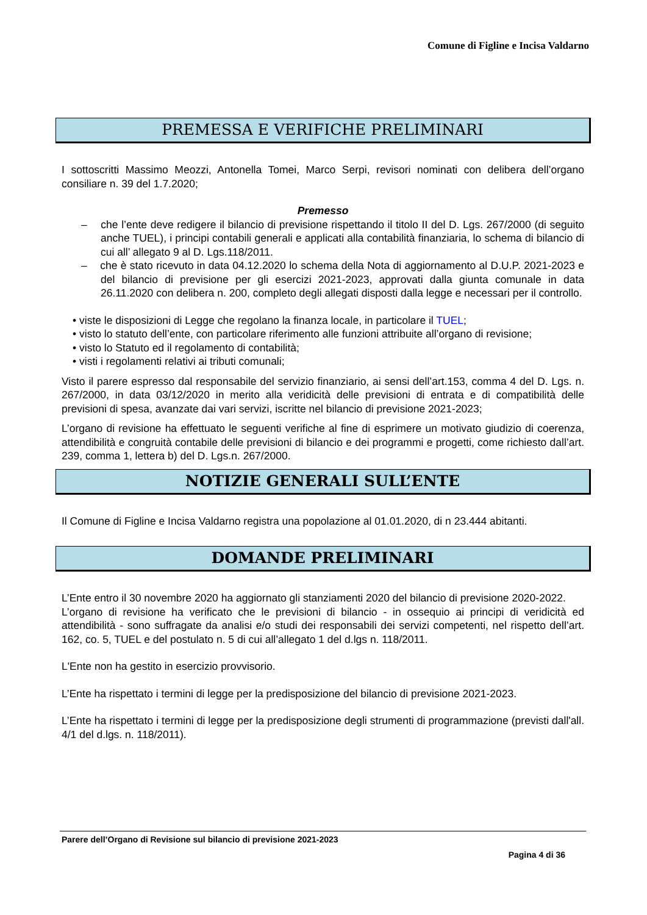Comune di Figline e Incisa Valdarno
PREMESSA E VERIFICHE PRELIMINARI
I sottoscritti Massimo Meozzi, Antonella Tomei, Marco Serpi, revisori nominati con delibera dell’organo consiliare n. 39 del 1.7.2020;
Premesso
– che l’ente deve redigere il bilancio di previsione rispettando il titolo II del D. Lgs. 267/2000 (di seguito anche TUEL), i principi contabili generali e applicati alla contabilità finanziaria, lo schema di bilancio di cui all’ allegato 9 al D. Lgs.118/2011.
– che è stato ricevuto in data 04.12.2020 lo schema della Nota di aggiornamento al D.U.P. 2021-2023 e del bilancio di previsione per gli esercizi 2021-2023, approvati dalla giunta comunale in data 26.11.2020 con delibera n. 200, completo degli allegati disposti dalla legge e necessari per il controllo.
• viste le disposizioni di Legge che regolano la finanza locale, in particolare il TUEL;
• visto lo statuto dell’ente, con particolare riferimento alle funzioni attribuite all’organo di revisione;
• visto lo Statuto ed il regolamento di contabilità;
• visti i regolamenti relativi ai tributi comunali;
Visto il parere espresso dal responsabile del servizio finanziario, ai sensi dell’art.153, comma 4 del D. Lgs. n. 267/2000, in data 03/12/2020 in merito alla veridicità delle previsioni di entrata e di compatibilità delle previsioni di spesa, avanzate dai vari servizi, iscritte nel bilancio di previsione 2021-2023;
L’organo di revisione ha effettuato le seguenti verifiche al fine di esprimere un motivato giudizio di coerenza, attendibilità e congruità contabile delle previsioni di bilancio e dei programmi e progetti, come richiesto dall’art. 239, comma 1, lettera b) del D. Lgs.n. 267/2000.
NOTIZIE GENERALI SULL’ENTE
Il Comune di Figline e Incisa Valdarno registra una popolazione al 01.01.2020, di n 23.444 abitanti.
DOMANDE PRELIMINARI
L’Ente entro il 30 novembre 2020 ha aggiornato gli stanziamenti 2020 del bilancio di previsione 2020-2022.
L’organo di revisione ha verificato che le previsioni di bilancio - in ossequio ai principi di veridicità ed attendibilità - sono suffragate da analisi e/o studi dei responsabili dei servizi competenti, nel rispetto dell’art. 162, co. 5, TUEL e del postulato n. 5 di cui all’allegato 1 del d.lgs n. 118/2011.
L'Ente non ha gestito in esercizio provvisorio.
L’Ente ha rispettato i termini di legge per la predisposizione del bilancio di previsione 2021-2023.
L’Ente ha rispettato i termini di legge per la predisposizione degli strumenti di programmazione (previsti dall'all. 4/1 del d.lgs. n. 118/2011).
Parere dell’Organo di Revisione sul bilancio di previsione 2021-2023
Pagina 4 di 36